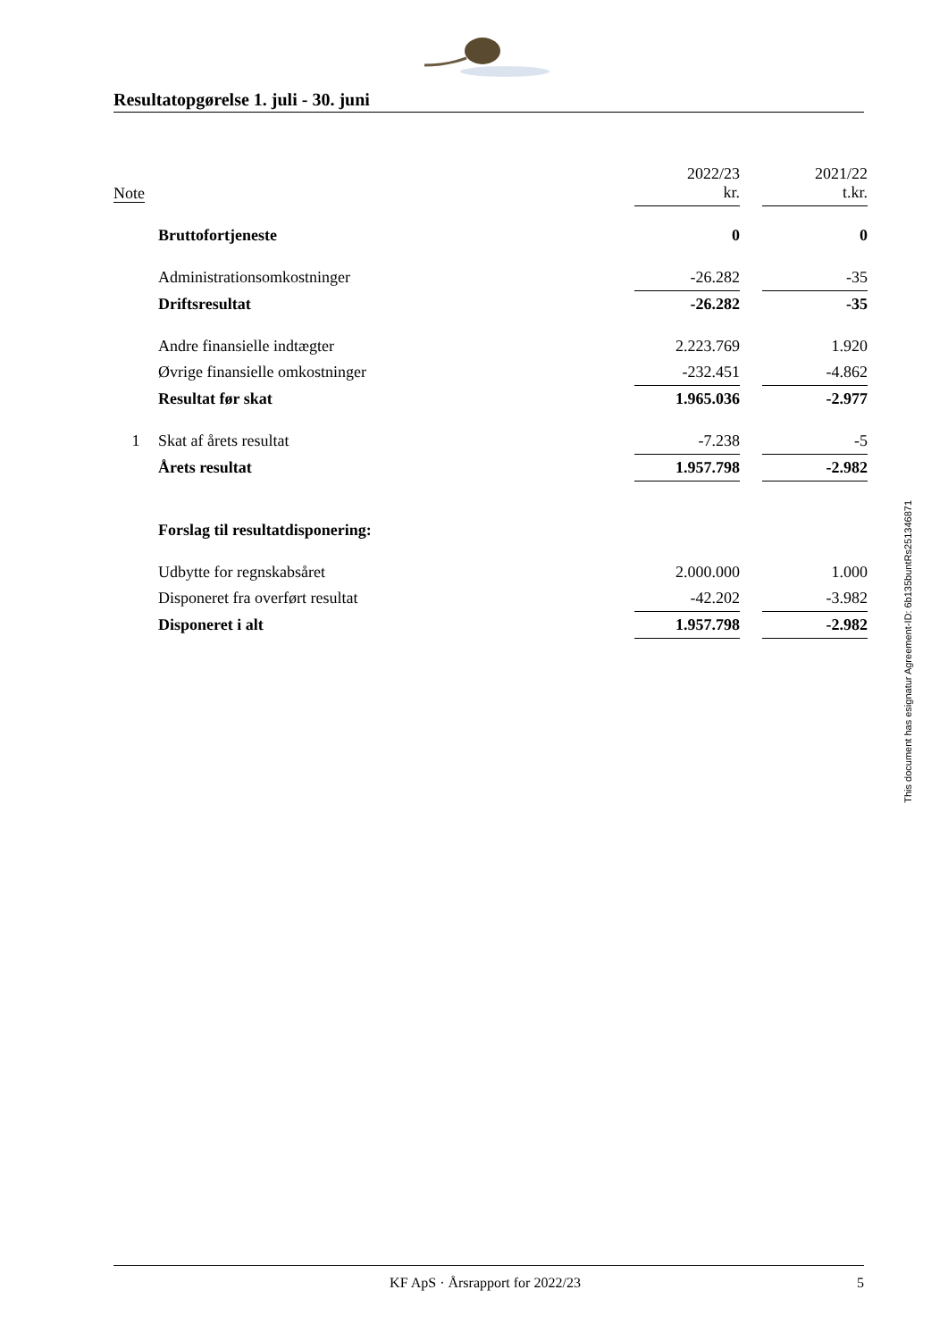Resultatopgørelse 1. juli - 30. juni
| Note | | 2022/23 kr. | | 2021/22 t.kr. |
| | Bruttofortjeneste | 0 | | 0 |
| | Administrationsomkostninger | -26.282 | | -35 |
| | Driftsresultat | -26.282 | | -35 |
| | Andre finansielle indtægter | 2.223.769 | | 1.920 |
| | Øvrige finansielle omkostninger | -232.451 | | -4.862 |
| | Resultat før skat | 1.965.036 | | -2.977 |
| 1 | Skat af årets resultat | -7.238 | | -5 |
| | Årets resultat | 1.957.798 | | -2.982 |
| | Forslag til resultatdisponering: | | | |
| | Udbytte for regnskabsåret | 2.000.000 | | 1.000 |
| | Disponeret fra overført resultat | -42.202 | | -3.982 |
| | Disponeret i alt | 1.957.798 | | -2.982 |
This document has esignatur Agreement-ID: 6b135buntRs251346871
KF ApS · Årsrapport for 2022/23 5